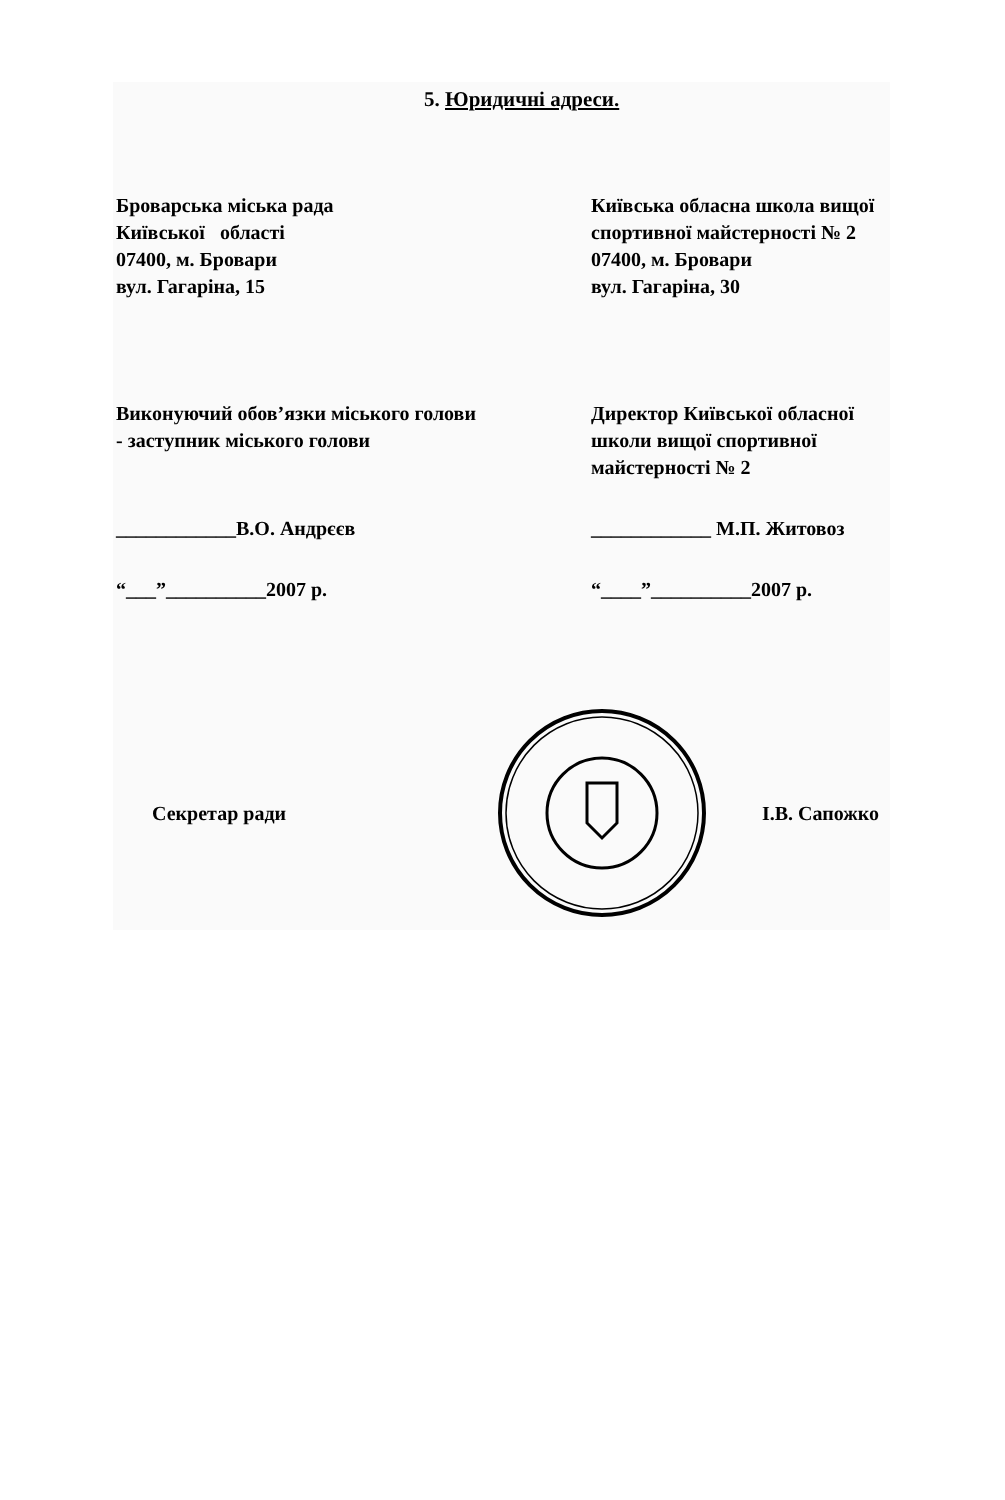5. Юридичні адреси.
Броварська міська рада
Київської області
07400, м. Бровари
вул. Гагаріна, 15
Київська обласна школа вищої спортивної майстерності № 2
07400, м. Бровари
вул. Гагаріна, 30
Виконуючий обов’язки міського голови - заступник міського голови
____________В.О. Андрєєв
“___”__________2007 р.
Директор Київської обласної школи вищої спортивної майстерності № 2
____________ М.П. Житовоз
“____”__________2007 р.
Секретар ради І.В. Сапожко